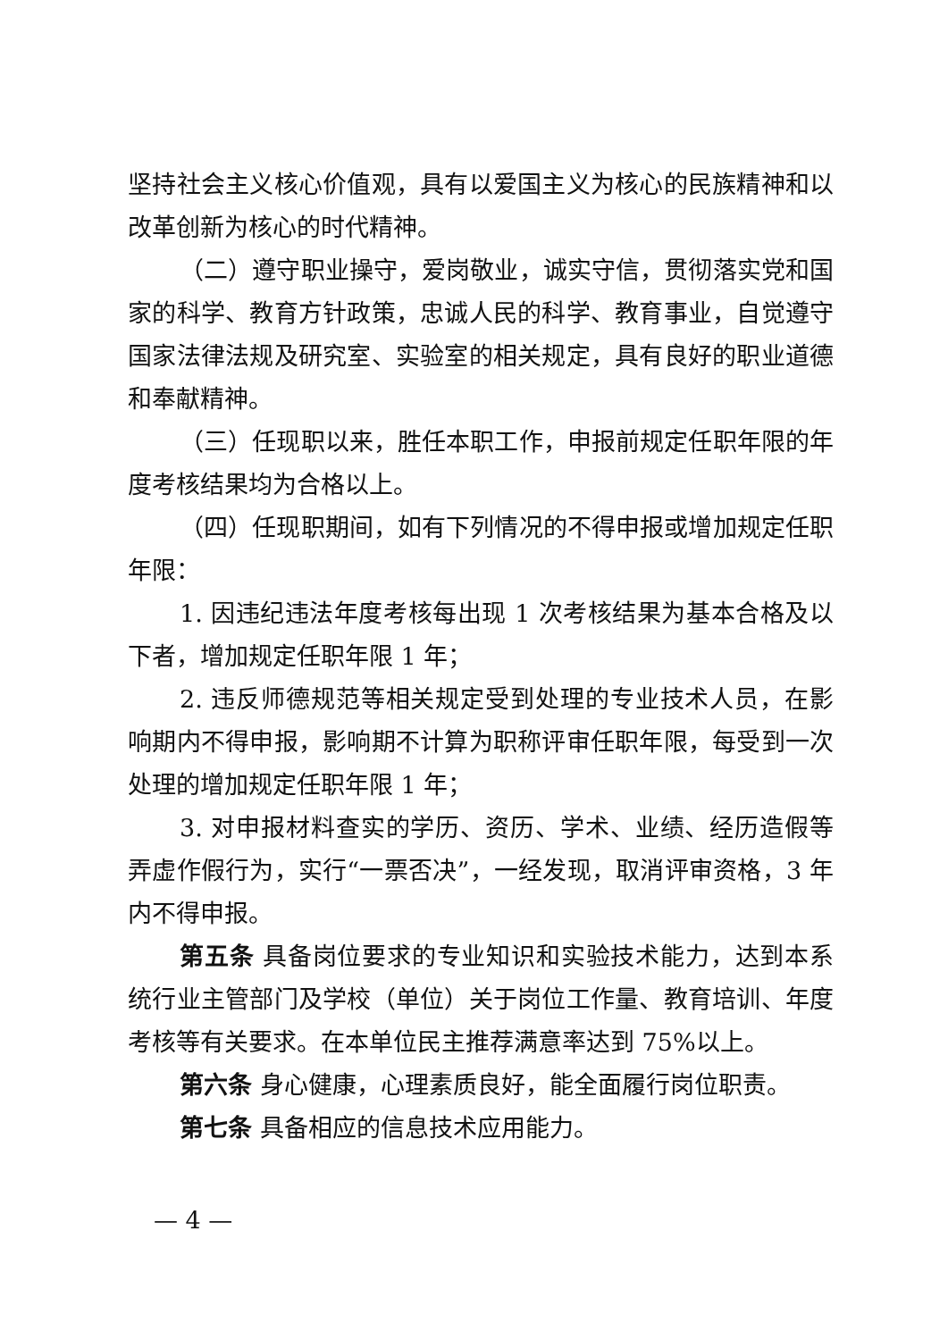坚持社会主义核心价值观，具有以爱国主义为核心的民族精神和以改革创新为核心的时代精神。
（二）遵守职业操守，爱岗敬业，诚实守信，贯彻落实党和国家的科学、教育方针政策，忠诚人民的科学、教育事业，自觉遵守国家法律法规及研究室、实验室的相关规定，具有良好的职业道德和奉献精神。
（三）任现职以来，胜任本职工作，申报前规定任职年限的年度考核结果均为合格以上。
（四）任现职期间，如有下列情况的不得申报或增加规定任职年限：
1. 因违纪违法年度考核每出现 1 次考核结果为基本合格及以下者，增加规定任职年限 1 年；
2. 违反师德规范等相关规定受到处理的专业技术人员，在影响期内不得申报，影响期不计算为职称评审任职年限，每受到一次处理的增加规定任职年限 1 年；
3. 对申报材料查实的学历、资历、学术、业绩、经历造假等弄虚作假行为，实行“一票否决”，一经发现，取消评审资格，3 年内不得申报。
第五条 具备岗位要求的专业知识和实验技术能力，达到本系统行业主管部门及学校（单位）关于岗位工作量、教育培训、年度考核等有关要求。在本单位民主推荐满意率达到 75%以上。
第六条 身心健康，心理素质良好，能全面履行岗位职责。
第七条 具备相应的信息技术应用能力。
— 4 —